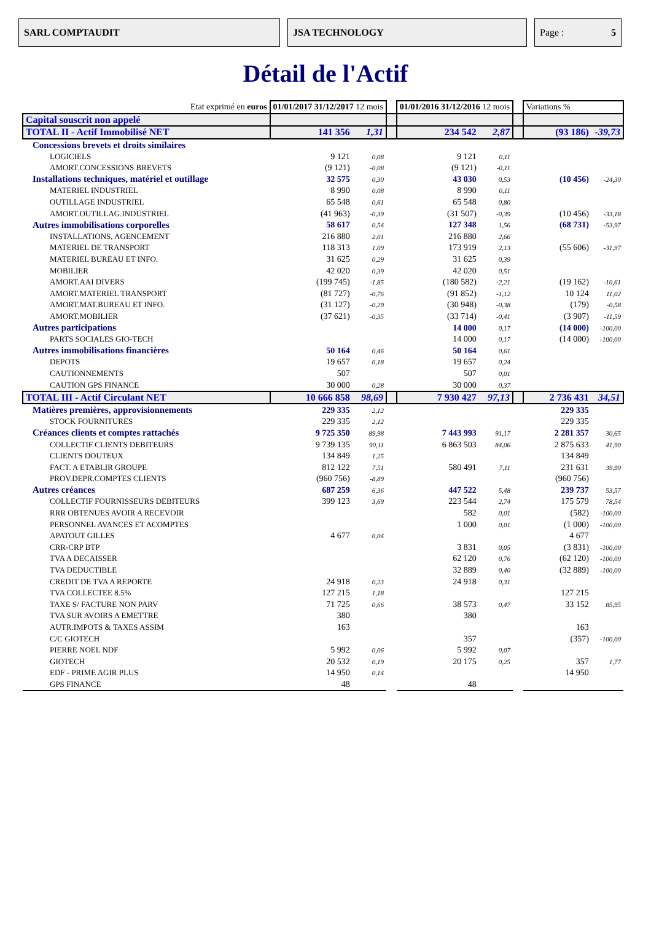SARL COMPTAUDIT JSA TECHNOLOGY Page : 5
Détail de l'Actif
| Etat exprimé en euros | 01/01/2017 31/12/2017 12 mois | | | 01/01/2016 31/12/2016 12 mois | | | Variations % | |
| Capital souscrit non appelé | | | | | | | | |
| TOTAL II - Actif Immobilisé NET | 141 356 | 1,31 | | 234 542 | 2,87 | | (93 186) | -39,73 |
| Concessions brevets et droits similaires | | | | | | | | |
| LOGICIELS | 9 121 | 0,08 | | 9 121 | 0,11 | | | |
| AMORT.CONCESSIONS BREVETS | (9 121) | -0,08 | | (9 121) | -0,11 | | | |
| Installations techniques, matériel et outillage | 32 575 | 0,30 | | 43 030 | 0,53 | | (10 456) | -24,30 |
| MATERIEL INDUSTRIEL | 8 990 | 0,08 | | 8 990 | 0,11 | | | |
| OUTILLAGE INDUSTRIEL | 65 548 | 0,61 | | 65 548 | 0,80 | | | |
| AMORT.OUTILLAG.INDUSTRIEL | (41 963) | -0,39 | | (31 507) | -0,39 | | (10 456) | -33,18 |
| Autres immobilisations corporelles | 58 617 | 0,54 | | 127 348 | 1,56 | | (68 731) | -53,97 |
| INSTALLATIONS, AGENCEMENT | 216 880 | 2,01 | | 216 880 | 2,66 | | | |
| MATERIEL DE TRANSPORT | 118 313 | 1,09 | | 173 919 | 2,13 | | (55 606) | -31,97 |
| MATERIEL BUREAU ET INFO. | 31 625 | 0,29 | | 31 625 | 0,39 | | | |
| MOBILIER | 42 020 | 0,39 | | 42 020 | 0,51 | | | |
| AMORT.AAI DIVERS | (199 745) | -1,85 | | (180 582) | -2,21 | | (19 162) | -10,61 |
| AMORT.MATERIEL TRANSPORT | (81 727) | -0,76 | | (91 852) | -1,12 | | 10 124 | 11,02 |
| AMORT.MAT.BUREAU ET INFO. | (31 127) | -0,29 | | (30 948) | -0,38 | | (179) | -0,58 |
| AMORT.MOBILIER | (37 621) | -0,35 | | (33 714) | -0,41 | | (3 907) | -11,59 |
| Autres participations | | | | 14 000 | 0,17 | | (14 000) | -100,00 |
| PARTS SOCIALES GIO-TECH | | | | 14 000 | 0,17 | | (14 000) | -100,00 |
| Autres immobilisations financières | 50 164 | 0,46 | | 50 164 | 0,61 | | | |
| DEPOTS | 19 657 | 0,18 | | 19 657 | 0,24 | | | |
| CAUTIONNEMENTS | 507 | | | 507 | 0,01 | | | |
| CAUTION GPS FINANCE | 30 000 | 0,28 | | 30 000 | 0,37 | | | |
| TOTAL III - Actif Circulant NET | 10 666 858 | 98,69 | | 7 930 427 | 97,13 | | 2 736 431 | 34,51 |
| Matières premières, approvisionnements | 229 335 | 2,12 | | | | | 229 335 | |
| STOCK FOURNITURES | 229 335 | 2,12 | | | | | 229 335 | |
| Créances clients et comptes rattachés | 9 725 350 | 89,98 | | 7 443 993 | 91,17 | | 2 281 357 | 30,65 |
| COLLECTIF CLIENTS DEBITEURS | 9 739 135 | 90,11 | | 6 863 503 | 84,06 | | 2 875 633 | 41,90 |
| CLIENTS DOUTEUX | 134 849 | 1,25 | | | | | 134 849 | |
| FACT. A ETABLIR GROUPE | 812 122 | 7,51 | | 580 491 | 7,11 | | 231 631 | 39,90 |
| PROV.DEPR.COMPTES CLIENTS | (960 756) | -8,89 | | | | | (960 756) | |
| Autres créances | 687 259 | 6,36 | | 447 522 | 5,48 | | 239 737 | 53,57 |
| COLLECTIF FOURNISSEURS DEBITEURS | 399 123 | 3,69 | | 223 544 | 2,74 | | 175 579 | 78,54 |
| RRR OBTENUES AVOIR A RECEVOIR | | | | 582 | 0,01 | | (582) | -100,00 |
| PERSONNEL AVANCES ET ACOMPTES | | | | 1 000 | 0,01 | | (1 000) | -100,00 |
| APATOUT GILLES | 4 677 | 0,04 | | | | | 4 677 | |
| CRR-CRP BTP | | | | 3 831 | 0,05 | | (3 831) | -100,00 |
| TVA A DECAISSER | | | | 62 120 | 0,76 | | (62 120) | -100,00 |
| TVA DEDUCTIBLE | | | | 32 889 | 0,40 | | (32 889) | -100,00 |
| CREDIT DE TVA A REPORTE | 24 918 | 0,23 | | 24 918 | 0,31 | | | |
| TVA COLLECTEE 8.5% | 127 215 | 1,18 | | | | | 127 215 | |
| TAXE S/ FACTURE NON PARV | 71 725 | 0,66 | | 38 573 | 0,47 | | 33 152 | 85,95 |
| TVA SUR AVOIRS A EMETTRE | 380 | | | 380 | | | | |
| AUTR.IMPOTS & TAXES ASSIM | 163 | | | | | | 163 | |
| C/C GIOTECH | | | | 357 | | | (357) | -100,00 |
| PIERRE NOEL NDF | 5 992 | 0,06 | | 5 992 | 0,07 | | | |
| GIOTECH | 20 532 | 0,19 | | 20 175 | 0,25 | | 357 | 1,77 |
| EDF - PRIME AGIR PLUS | 14 950 | 0,14 | | | | | 14 950 | |
| GPS FINANCE | 48 | | | 48 | | | | |